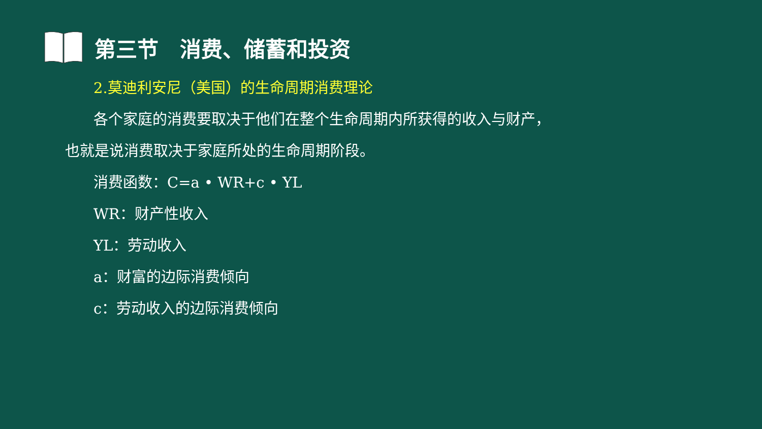第三节　消费、储蓄和投资
2.莫迪利安尼（美国）的生命周期消费理论
各个家庭的消费要取决于他们在整个生命周期内所获得的收入与财产，也就是说消费取决于家庭所处的生命周期阶段。
消费函数：C=a • WR+c • YL
WR：财产性收入
YL：劳动收入
a：财富的边际消费倾向
c：劳动收入的边际消费倾向